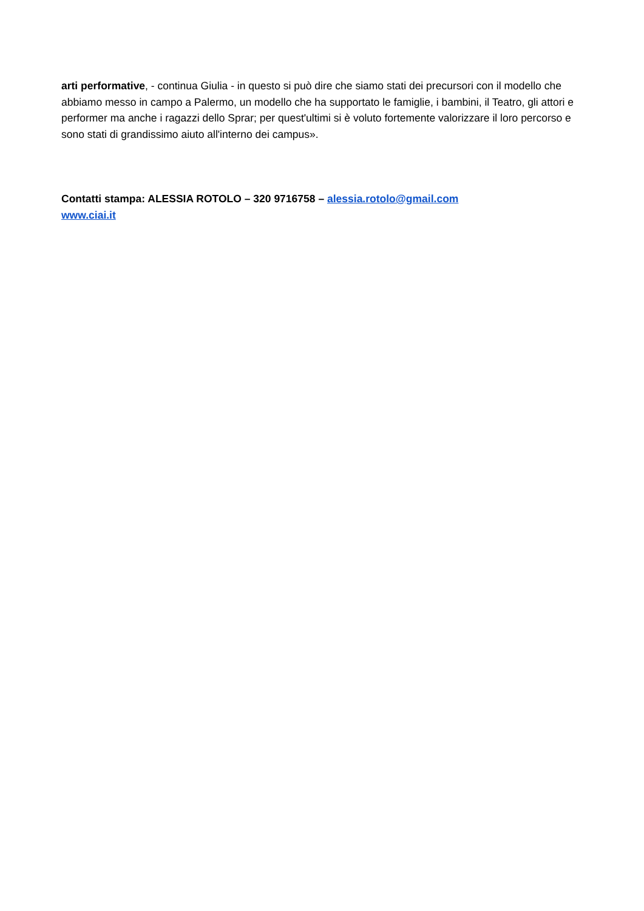arti performative, - continua Giulia - in questo si può dire che siamo stati dei precursori con il modello che abbiamo messo in campo a Palermo, un modello che ha supportato le famiglie, i bambini, il Teatro, gli attori e performer ma anche i ragazzi dello Sprar; per quest'ultimi si è voluto fortemente valorizzare il loro percorso e sono stati di grandissimo aiuto all'interno dei campus».
Contatti stampa: ALESSIA ROTOLO – 320 9716758 – alessia.rotolo@gmail.com
www.ciai.it